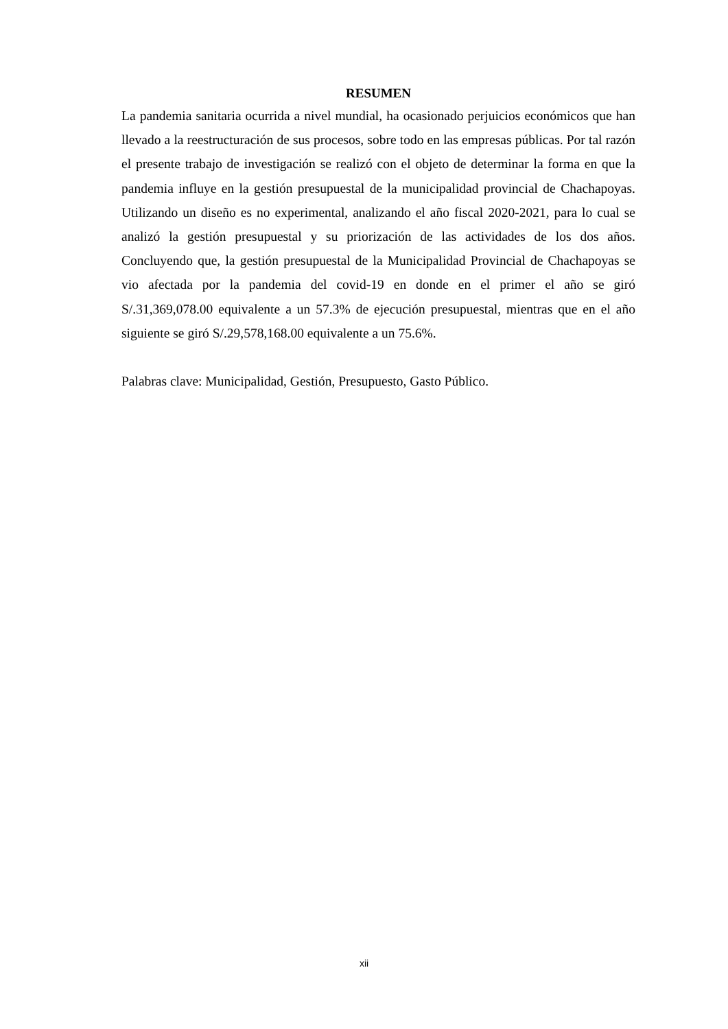RESUMEN
La pandemia sanitaria ocurrida a nivel mundial, ha ocasionado perjuicios económicos que han llevado a la reestructuración de sus procesos, sobre todo en las empresas públicas. Por tal razón el presente trabajo de investigación se realizó con el objeto de determinar la forma en que la pandemia influye en la gestión presupuestal de la municipalidad provincial de Chachapoyas. Utilizando un diseño es no experimental, analizando el año fiscal 2020-2021, para lo cual se analizó la gestión presupuestal y su priorización de las actividades de los dos años. Concluyendo que, la gestión presupuestal de la Municipalidad Provincial de Chachapoyas se vio afectada por la pandemia del covid-19 en donde en el primer el año se giró S/.31,369,078.00 equivalente a un 57.3% de ejecución presupuestal, mientras que en el año siguiente se giró S/.29,578,168.00 equivalente a un 75.6%.
Palabras clave: Municipalidad, Gestión, Presupuesto, Gasto Público.
xii